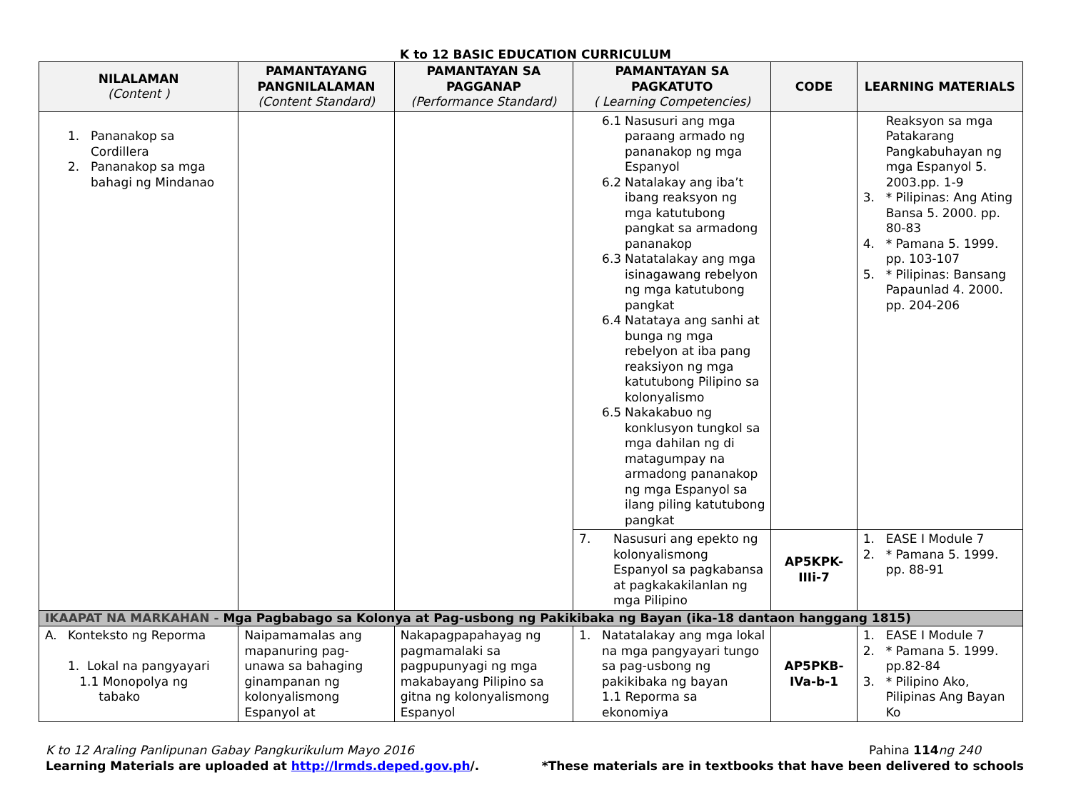K to 12 BASIC EDUCATION CURRICULUM
| NILALAMAN (Content ) | PAMANTAYANG PANGNILALAMAN (Content Standard) | PAMANTAYAN SA PAGGANAP (Performance Standard) | PAMANTAYAN SA PAGKATUTO ( Learning Competencies) | CODE | LEARNING MATERIALS |
| --- | --- | --- | --- | --- | --- |
| 1. Pananakop sa Cordillera 2. Pananakop sa mga bahagi ng Mindanao | | | 6.1 Nasusuri ang mga paraang armado ng pananakop ng mga Espanyol 6.2 Natalakay ang iba’t ibang reaksyon ng mga katutubong pangkat sa armadong pananakop 6.3 Natatalakay ang mga isinagawang rebelyon ng mga katutubong pangkat 6.4 Natataya ang sanhi at bunga ng mga rebelyon at iba pang reaksiyon ng mga katutubong Pilipino sa kolonyalismo 6.5 Nakakabuo ng konklusyon tungkol sa mga dahilan ng di matagumpay na armadong pananakop ng mga Espanyol sa ilang piling katutubong pangkat | | Reaksyon sa mga Patakarang Pangkabuhayan ng mga Espanyol 5. 2003.pp. 1-9 3. * Pilipinas: Ang Ating Bansa 5. 2000. pp. 80-83 4. * Pamana 5. 1999. pp. 103-107 5. * Pilipinas: Bansang Papaunlad 4. 2000. pp. 204-206 |
| | | | 7. Nasusuri ang epekto ng kolonyalismong Espanyol sa pagkabansa at pagkakakilanlan ng mga Pilipino | AP5KPK-IIIi-7 | 1. EASE I Module 7 2. * Pamana 5. 1999. pp. 88-91 |
| IKAAPAT NA MARKAHAN - Mga Pagbabago sa Kolonya at Pag-usbong ng Pakikibaka ng Bayan (ika-18 dantaon hanggang 1815) | | | | | |
| A. Konteksto ng Reporma 1. Lokal na pangyayari 1.1 Monopolya ng tabako | Naipamamalas ang mapanuring pag-unawa sa bahaging ginampanan ng kolonyalismong Espanyol at | Nakapagpapahayag ng pagmamalaki sa pagpupunyagi ng mga makabayang Pilipino sa gitna ng kolonyalismong Espanyol | 1. Natatalakay ang mga lokal na mga pangyayari tungo sa pag-usbong ng pakikibaka ng bayan 1.1 Reporma sa ekonomiya | AP5PKB-IVa-b-1 | 1. EASE I Module 7 2. * Pamana 5. 1999. pp.82-84 3. * Pilipino Ako, Pilipinas Ang Bayan Ko |
K to 12 Araling Panlipunan Gabay Pangkurikulum Mayo 2016 Pahina 114 ng 240
Learning Materials are uploaded at http://lrmds.deped.gov.ph/. *These materials are in textbooks that have been delivered to schools